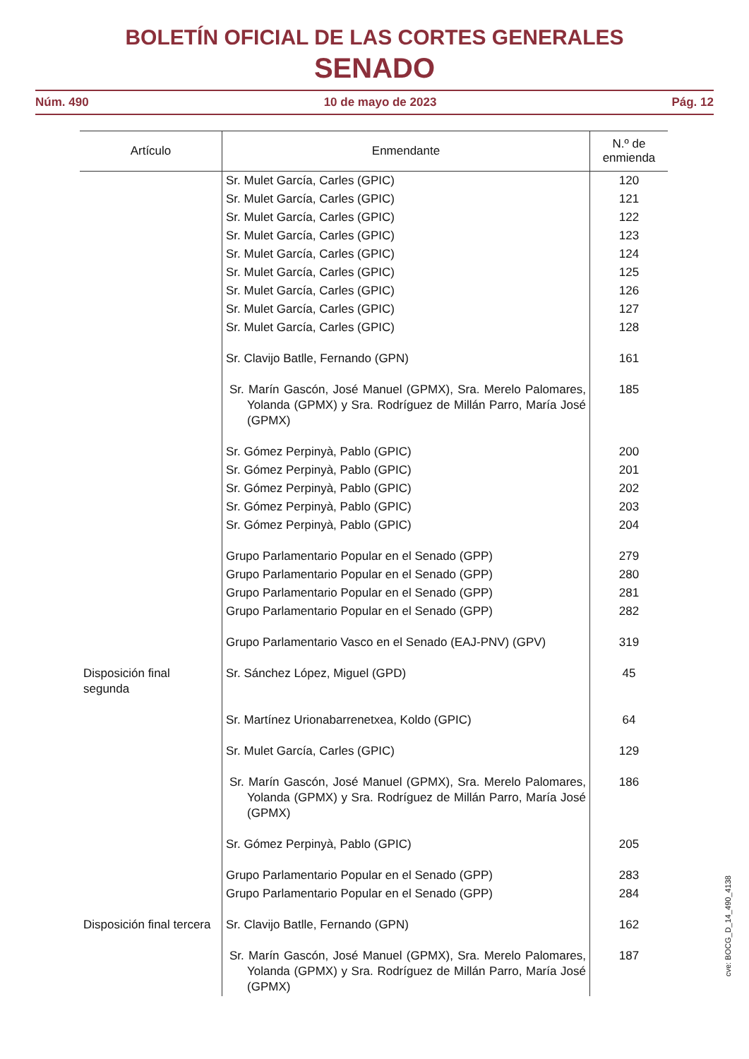BOLETÍN OFICIAL DE LAS CORTES GENERALES
SENADO
Núm. 490 10 de mayo de 2023 Pág. 12
| Artículo | Enmendante | N.º de enmienda |
| --- | --- | --- |
| | Sr. Mulet García, Carles (GPIC) | 120 |
| | Sr. Mulet García, Carles (GPIC) | 121 |
| | Sr. Mulet García, Carles (GPIC) | 122 |
| | Sr. Mulet García, Carles (GPIC) | 123 |
| | Sr. Mulet García, Carles (GPIC) | 124 |
| | Sr. Mulet García, Carles (GPIC) | 125 |
| | Sr. Mulet García, Carles (GPIC) | 126 |
| | Sr. Mulet García, Carles (GPIC) | 127 |
| | Sr. Mulet García, Carles (GPIC) | 128 |
| | Sr. Clavijo Batlle, Fernando (GPN) | 161 |
| | Sr. Marín Gascón, José Manuel (GPMX), Sra. Merelo Palomares, Yolanda (GPMX) y Sra. Rodríguez de Millán Parro, María José (GPMX) | 185 |
| | Sr. Gómez Perpinyà, Pablo (GPIC) | 200 |
| | Sr. Gómez Perpinyà, Pablo (GPIC) | 201 |
| | Sr. Gómez Perpinyà, Pablo (GPIC) | 202 |
| | Sr. Gómez Perpinyà, Pablo (GPIC) | 203 |
| | Sr. Gómez Perpinyà, Pablo (GPIC) | 204 |
| | Grupo Parlamentario Popular en el Senado (GPP) | 279 |
| | Grupo Parlamentario Popular en el Senado (GPP) | 280 |
| | Grupo Parlamentario Popular en el Senado (GPP) | 281 |
| | Grupo Parlamentario Popular en el Senado (GPP) | 282 |
| | Grupo Parlamentario Vasco en el Senado (EAJ-PNV) (GPV) | 319 |
| Disposición final segunda | Sr. Sánchez López, Miguel (GPD) | 45 |
| | Sr. Martínez Urionabarrenetxea, Koldo (GPIC) | 64 |
| | Sr. Mulet García, Carles (GPIC) | 129 |
| | Sr. Marín Gascón, José Manuel (GPMX), Sra. Merelo Palomares, Yolanda (GPMX) y Sra. Rodríguez de Millán Parro, María José (GPMX) | 186 |
| | Sr. Gómez Perpinyà, Pablo (GPIC) | 205 |
| | Grupo Parlamentario Popular en el Senado (GPP) | 283 |
| | Grupo Parlamentario Popular en el Senado (GPP) | 284 |
| Disposición final tercera | Sr. Clavijo Batlle, Fernando (GPN) | 162 |
| | Sr. Marín Gascón, José Manuel (GPMX), Sra. Merelo Palomares, Yolanda (GPMX) y Sra. Rodríguez de Millán Parro, María José (GPMX) | 187 |
cve: BOCG_D_14_490_4138